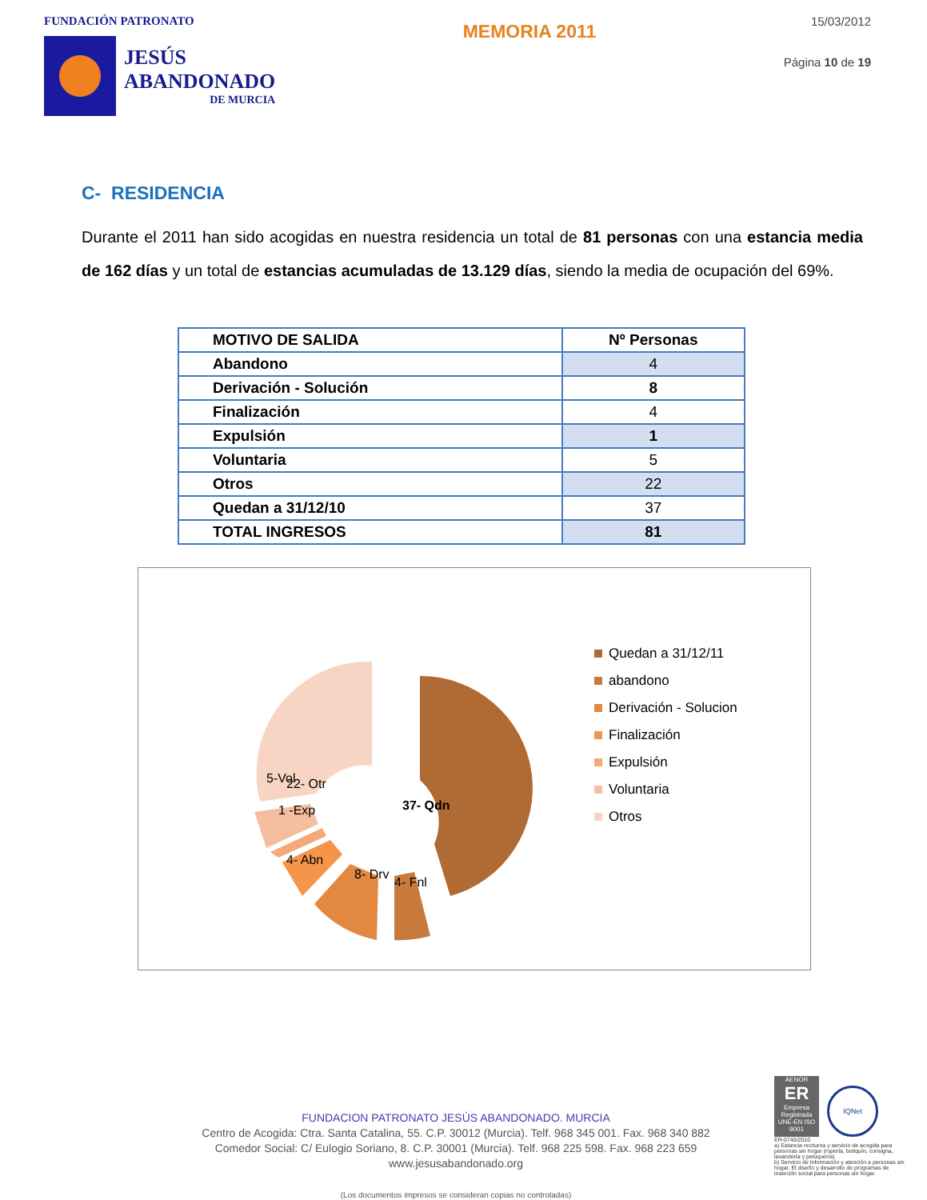FUNDACIÓN PATRONATO
JESÚS
ABANDONADO
DE MURCIA
MEMORIA 2011
15/03/2012
Página 10 de 19
C- RESIDENCIA
Durante el 2011 han sido acogidas en nuestra residencia un total de 81 personas con una estancia media de 162 días y un total de estancias acumuladas de 13.129 días, siendo la media de ocupación del 69%.
| MOTIVO DE SALIDA | Nº Personas |
| Abandono | 4 |
| Derivación - Solución | 8 |
| Finalización | 4 |
| Expulsión | 1 |
| Voluntaria | 5 |
| Otros | 22 |
| Quedan a 31/12/10 | 37 |
| TOTAL INGRESOS | 81 |
22- Otr
37- Qdn
5-Vol
1 -Exp
4- Abn
8- Drv
4- Fnl
Quedan a 31/12/11
abandono
Derivación - Solucion
Finalización
Expulsión
Voluntaria
Otros
FUNDACION PATRONATO JESÚS ABANDONADO. MURCIA
Centro de Acogida: Ctra. Santa Catalina, 55. C.P. 30012 (Murcia). Telf. 968 345 001. Fax. 968 340 882
Comedor Social: C/ Eulogio Soriano, 8. C.P. 30001 (Murcia). Telf. 968 225 598. Fax. 968 223 659
www.jesusabandonado.org
(Los documentos impresos se consideran copias no controladas)
AENOR
ER
Empresa Registrada
UNE-EN ISO 9001
IQNet
ER-0740/2010
a) Estancia nocturna y servicio de acogida para personas sin hogar (ropería, botiquín, consigna, lavandería y peluquería)
b) Servicio de Información y atención a personas sin hogar. El diseño y desarrollo de programas de inserción social para personas sin hogar.